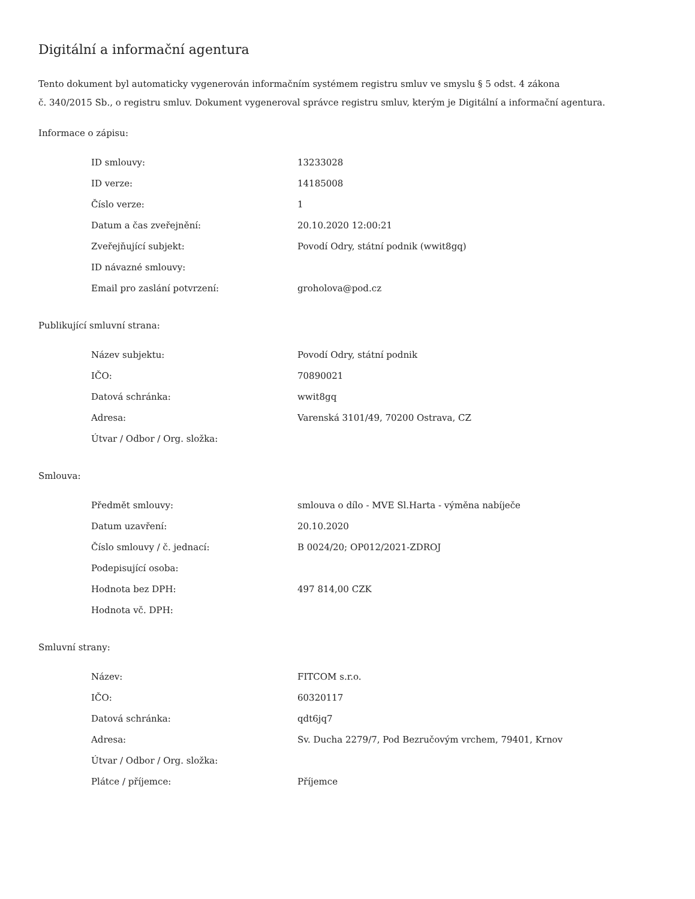Digitální a informační agentura
Tento dokument byl automaticky vygenerován informačním systémem registru smluv ve smyslu § 5 odst. 4 zákona
č. 340/2015 Sb., o registru smluv. Dokument vygeneroval správce registru smluv, kterým je Digitální a informační agentura.
Informace o zápisu:
| ID smlouvy: | 13233028 |
| ID verze: | 14185008 |
| Číslo verze: | 1 |
| Datum a čas zveřejnění: | 20.10.2020 12:00:21 |
| Zveřejňující subjekt: | Povodí Odry, státní podnik (wwit8gq) |
| ID návazné smlouvy: | |
| Email pro zaslání potvrzení: | groholova@pod.cz |
Publikující smluvní strana:
| Název subjektu: | Povodí Odry, státní podnik |
| IČO: | 70890021 |
| Datová schránka: | wwit8gq |
| Adresa: | Varenská 3101/49, 70200 Ostrava, CZ |
| Útvar / Odbor / Org. složka: | |
Smlouva:
| Předmět smlouvy: | smlouva o dílo - MVE Sl.Harta - výměna nabíječe |
| Datum uzavření: | 20.10.2020 |
| Číslo smlouvy / č. jednací: | B 0024/20; OP012/2021-ZDROJ |
| Podepisující osoba: | |
| Hodnota bez DPH: | 497 814,00 CZK |
| Hodnota vč. DPH: | |
Smluvní strany:
| Název: | FITCOM s.r.o. |
| IČO: | 60320117 |
| Datová schránka: | qdt6jq7 |
| Adresa: | Sv. Ducha 2279/7, Pod Bezručovým vrchem, 79401, Krnov |
| Útvar / Odbor / Org. složka: | |
| Plátce / příjemce: | Příjemce |